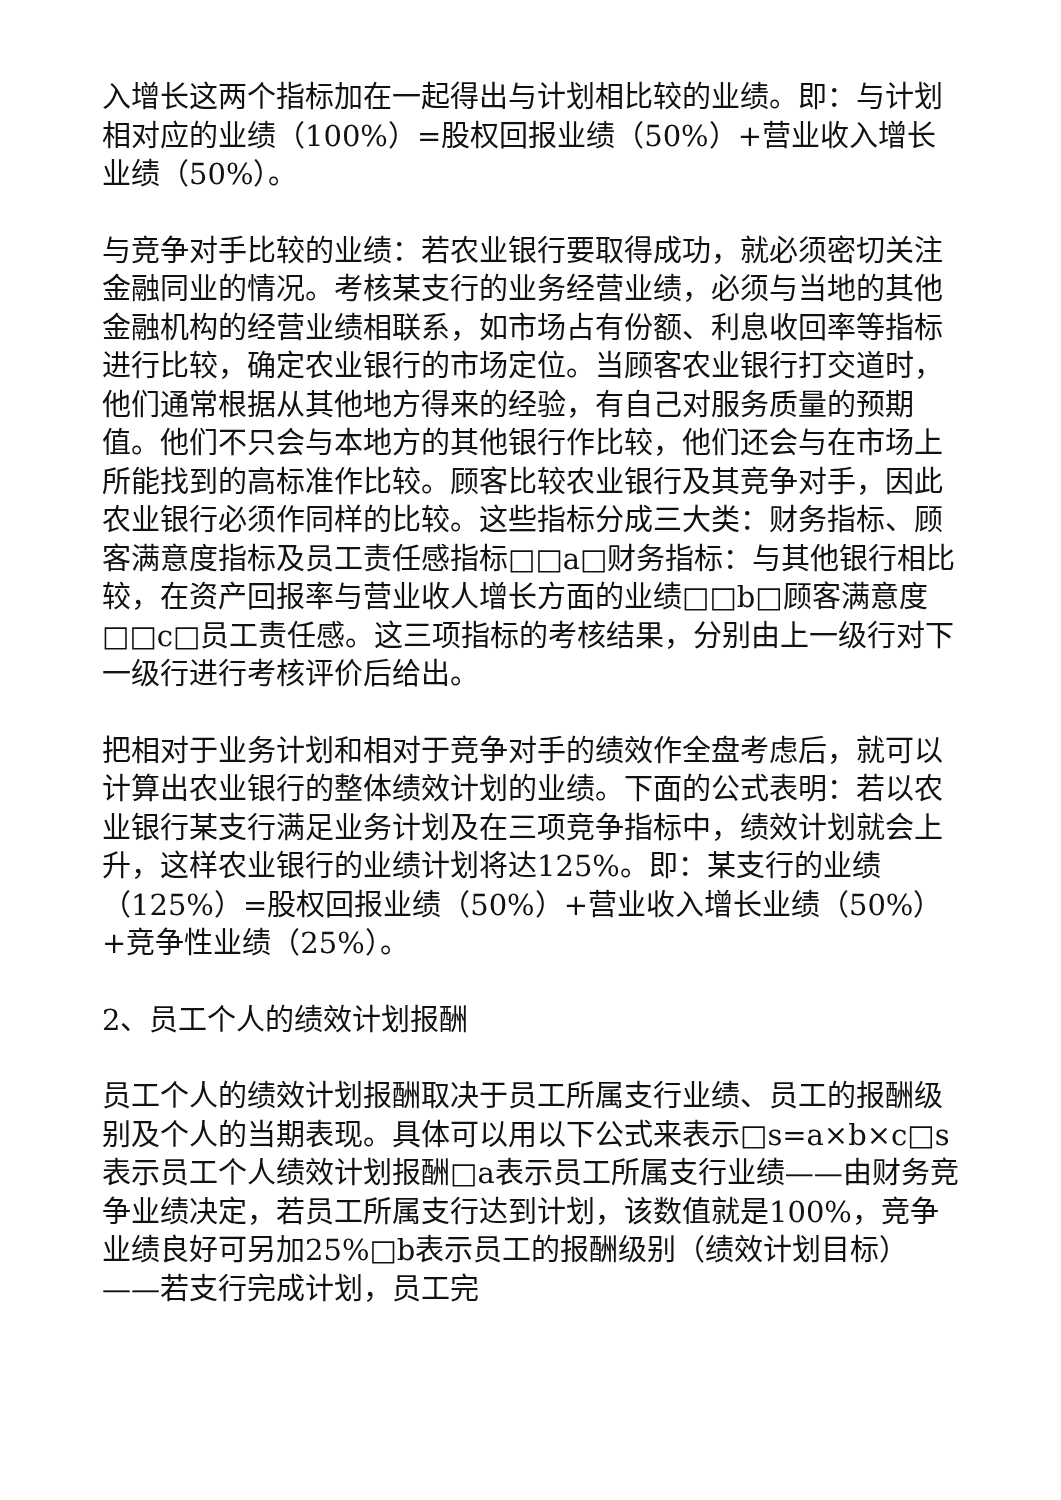入增长这两个指标加在一起得出与计划相比较的业绩。即：与计划相对应的业绩（100%）=股权回报业绩（50%）+营业收入增长业绩（50%）。
与竞争对手比较的业绩：若农业银行要取得成功，就必须密切关注金融同业的情况。考核某支行的业务经营业绩，必须与当地的其他金融机构的经营业绩相联系，如市场占有份额、利息收回率等指标进行比较，确定农业银行的市场定位。当顾客农业银行打交道时，他们通常根据从其他地方得来的经验，有自己对服务质量的预期值。他们不只会与本地方的其他银行作比较，他们还会与在市场上所能找到的高标准作比较。顾客比较农业银行及其竞争对手，因此农业银行必须作同样的比较。这些指标分成三大类：财务指标、顾客满意度指标及员工责任感指标□□a□财务指标：与其他银行相比较，在资产回报率与营业收人增长方面的业绩□□b□顾客满意度□□c□员工责任感。这三项指标的考核结果，分别由上一级行对下一级行进行考核评价后给出。
把相对于业务计划和相对于竞争对手的绩效作全盘考虑后，就可以计算出农业银行的整体绩效计划的业绩。下面的公式表明：若以农业银行某支行满足业务计划及在三项竞争指标中，绩效计划就会上升，这样农业银行的业绩计划将达125%。即：某支行的业绩（125%）=股权回报业绩（50%）+营业收入增长业绩（50%）+竞争性业绩（25%）。
2、员工个人的绩效计划报酬
员工个人的绩效计划报酬取决于员工所属支行业绩、员工的报酬级别及个人的当期表现。具体可以用以下公式来表示□s=a×b×c□s表示员工个人绩效计划报酬□a表示员工所属支行业绩——由财务竞争业绩决定，若员工所属支行达到计划，该数值就是100%，竞争业绩良好可另加25%□b表示员工的报酬级别（绩效计划目标）——若支行完成计划，员工完